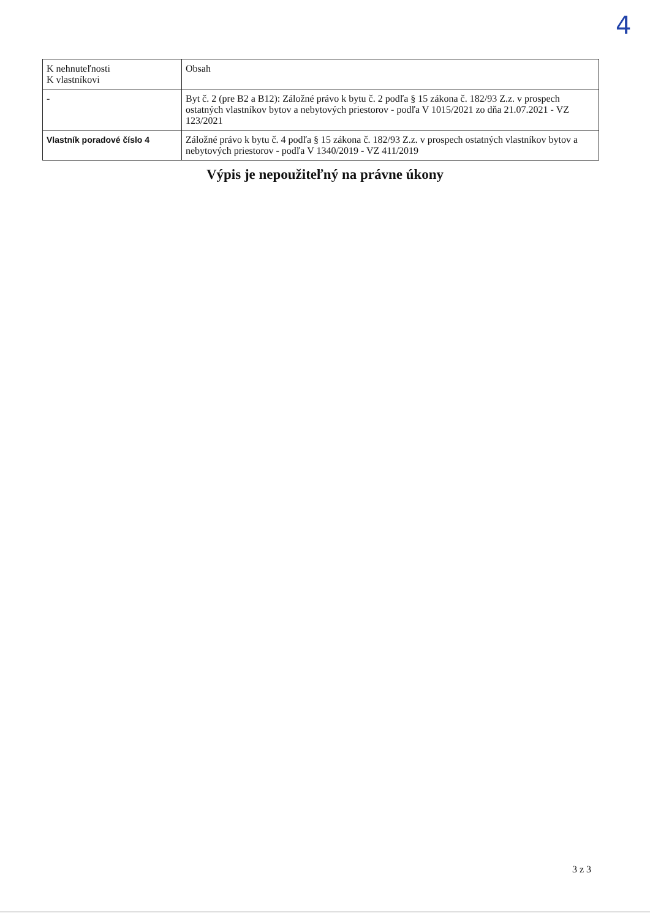4
| K nehnuteľnosti K vlastníkovi | Obsah |
| - | Byt č. 2 (pre B2 a B12): Záložné právo k bytu č. 2 podľa § 15 zákona č. 182/93 Z.z. v prospech ostatných vlastníkov bytov a nebytových priestorov - podľa V 1015/2021 zo dňa 21.07.2021 - VZ 123/2021 |
| Vlastník poradové číslo 4 | Záložné právo k bytu č. 4 podľa § 15 zákona č. 182/93 Z.z. v prospech ostatných vlastníkov bytov a nebytových priestorov - podľa V 1340/2019 - VZ 411/2019 |
Výpis je nepoužiteľný na právne úkony
3 z 3